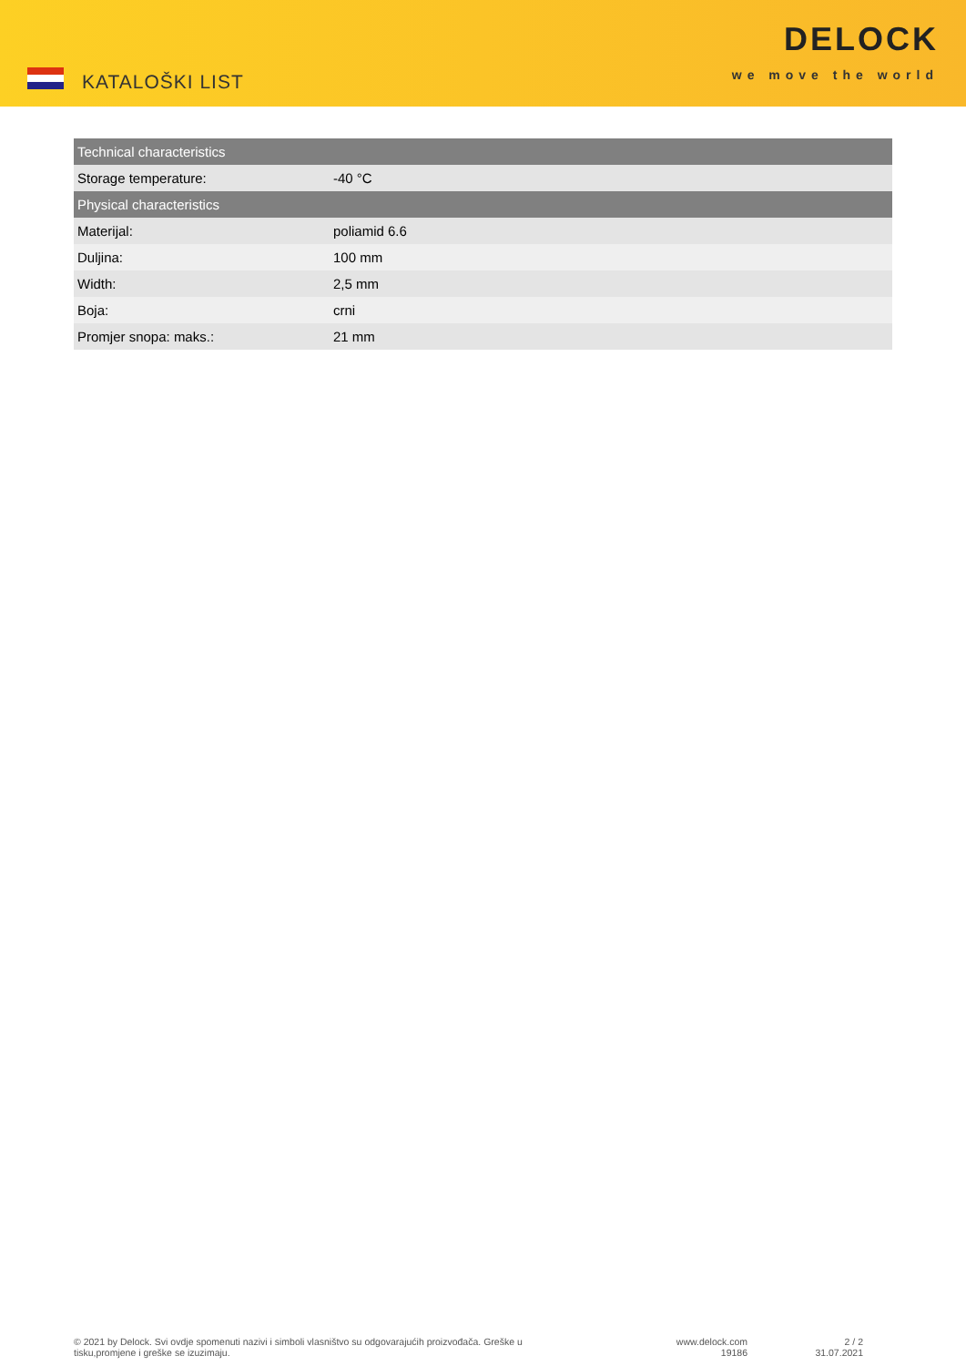KATALOŠKI LIST
DELOCK
we move the world
| Technical characteristics | |
| --- | --- |
| Storage temperature: | -40 °C |
| Physical characteristics | |
| Materijal: | poliamid 6.6 |
| Duljina: | 100 mm |
| Width: | 2,5 mm |
| Boja: | crni |
| Promjer snopa: maks.: | 21 mm |
© 2021 by Delock. Svi ovdje spomenuti nazivi i simboli vlasništvo su odgovarajućih proizvođača. Greške u tisku,promjene i greške se izuzimaju.
www.delock.com
19186
2 / 2
31.07.2021